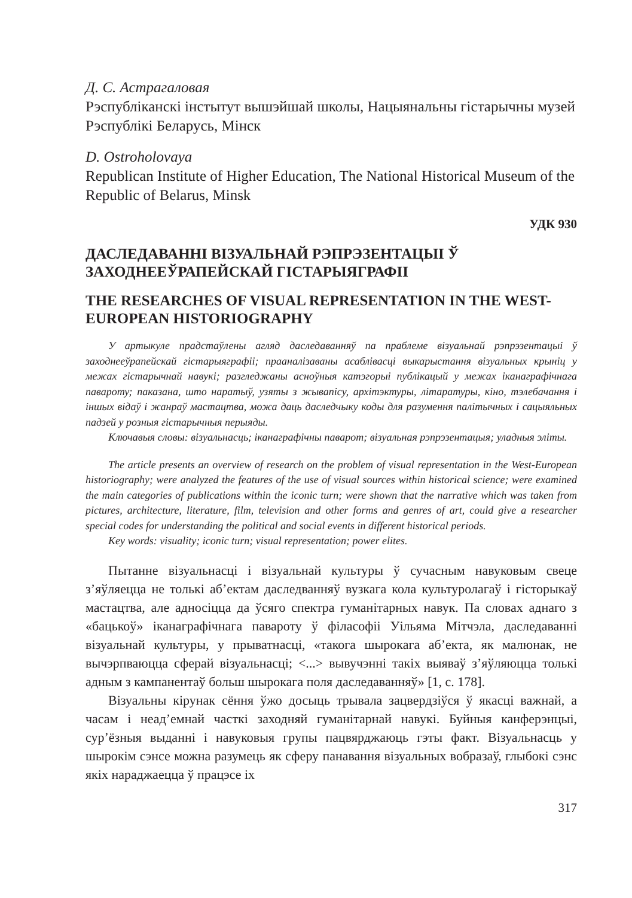Д. С. Астрагаловая
Рэспубліканскі інстытут вышэйшай школы, Нацыянальны гістарычны музей Рэспублікі Беларусь, Мінск
D. Ostroholovaya
Republican Institute of Higher Education, The National Historical Museum of the Republic of Belarus, Minsk
УДК 930
ДАСЛЕДАВАННІ ВІЗУАЛЬНАЙ РЭПРЭЗЕНТАЦЫІ Ў ЗАХОДНЕЕЎРАПЕЙСКАЙ ГІСТАРЫЯГРАФІІ
THE RESEARCHES OF VISUAL REPRESENTATION IN THE WEST-EUROPEAN HISTORIOGRAPHY
У артыкуле прадстаўлены агляд даследаванняў па праблеме візуальнай рэпрэзентацыі ў заходнееўрапейскай гістарыяграфіі; прааналізаваны асаблівасці выкарыстання візуальных крыніц у межах гістарычнай навукі; разгледжаны асноўныя катэгорыі публікацый у межах іканаграфічнага павароту; паказана, што наратыў, узяты з жывапісу, архітэктуры, літаратуры, кіно, тэлебачання і іншых відаў і жанраў мастацтва, можа даць даследчыку коды для разумення палітычных і сацыяльных падзей у розныя гістарычныя перыяды.
Ключавыя словы: візуальнасць; іканаграфічны паварот; візуальная рэпрэзентацыя; уладныя эліты.
The article presents an overview of research on the problem of visual representation in the West-European historiography; were analyzed the features of the use of visual sources within historical science; were examined the main categories of publications within the iconic turn; were shown that the narrative which was taken from pictures, architecture, literature, film, television and other forms and genres of art, could give a researcher special codes for understanding the political and social events in different historical periods.
Key words: visuality; iconic turn; visual representation; power elites.
Пытанне візуальнасці і візуальнай культуры ў сучасным навуковым свеце з’яўляецца не толькі аб’ектам даследванняў вузкага кола культуролагаў і гісторыкаў мастацтва, але адносіцца да ўсяго спектра гуманітарных навук. Па словах аднаго з «бацькоў» іканаграфічнага павароту ў філасофіі Уільяма Мітчэла, даследаванні візуальнай культуры, у прыватнасці, «такога шырокага аб’екта, як малюнак, не вычэрпваюцца сферай візуальнасці; <...> вывучэнні такіх выяваў з’яўляюцца толькі адным з кампанентаў больш шырокага поля даследаванняў» [1, с. 178].
Візуальны кірунак сёння ўжо досыць трывала зацвердзіўся ў якасці важнай, а часам і неад’емнай часткі заходняй гуманітарнай навукі. Буйныя канферэнцыі, сур’ёзныя выданні і навуковыя групы пацвярджаюць гэты факт. Візуальнасць у шырокім сэнсе можна разумець як сферу панавання візуальных вобразаў, глыбокі сэнс якіх нараджаецца ў працэсе іх
317